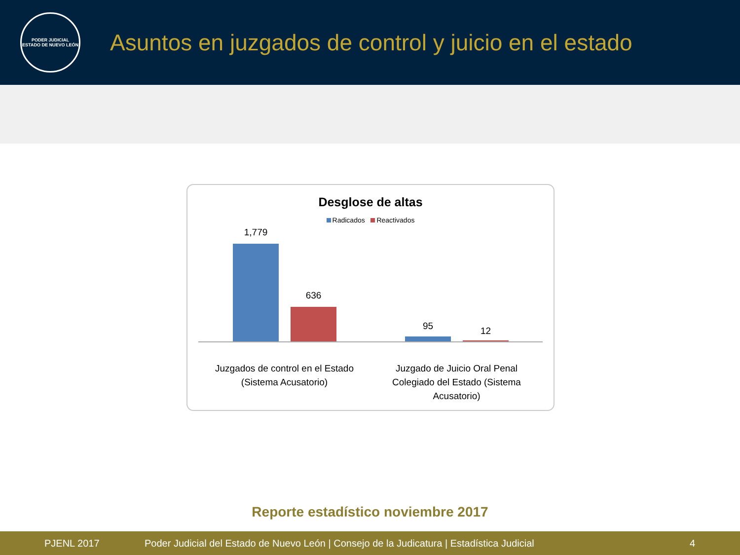PODER JUDICIAL
ESTADO DE NUEVO LEÓN
Asuntos en juzgados de control y juicio en el estado
Desglose de altas
Radicados Reactivados
1,779
636
95 12
Juzgados de control en el Estado
(Sistema Acusatorio)
Juzgado de Juicio Oral Penal
Colegiado del Estado (Sistema
Acusatorio)
Reporte estadístico noviembre 2017
PJENL 2017 Poder Judicial del Estado de Nuevo León | Consejo de la Judicatura | Estadística Judicial 4